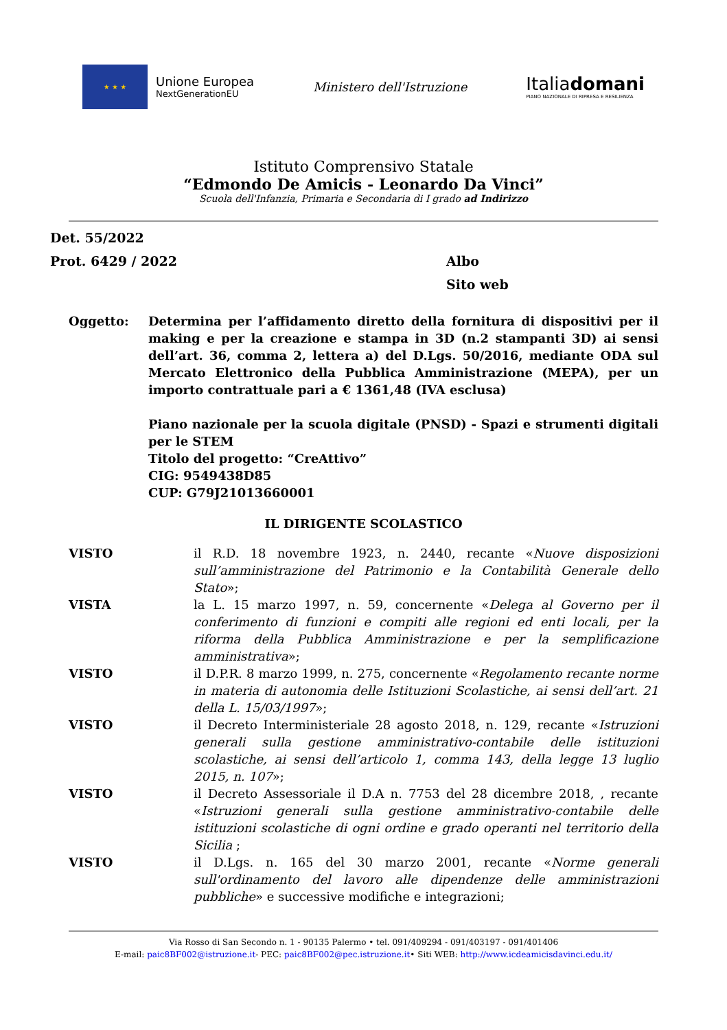★ ★ ★
Unione Europea
NextGenerationEU
Ministero dell'Istruzione
Italiadomani
PIANO NAZIONALE DI RIPRESA E RESILIENZA
Istituto Comprensivo Statale
“Edmondo De Amicis - Leonardo Da Vinci”
Scuola dell'Infanzia, Primaria e Secondaria di I grado ad Indirizzo
Det. 55/2022
Prot. 6429 / 2022 Albo
Sito web
Oggetto: Determina per l’affidamento diretto della fornitura di dispositivi per il making e per la creazione e stampa in 3D (n.2 stampanti 3D) ai sensi dell’art. 36, comma 2, lettera a) del D.Lgs. 50/2016, mediante ODA sul Mercato Elettronico della Pubblica Amministrazione (MEPA), per un importo contrattuale pari a € 1361,48 (IVA esclusa)
Piano nazionale per la scuola digitale (PNSD) - Spazi e strumenti digitali per le STEM
Titolo del progetto: “CreAttivo”
CIG: 9549438D85
CUP: G79J21013660001
IL DIRIGENTE SCOLASTICO
VISTO il R.D. 18 novembre 1923, n. 2440, recante «Nuove disposizioni sull’amministrazione del Patrimonio e la Contabilità Generale dello Stato»;
VISTA la L. 15 marzo 1997, n. 59, concernente «Delega al Governo per il conferimento di funzioni e compiti alle regioni ed enti locali, per la riforma della Pubblica Amministrazione e per la semplificazione amministrativa»;
VISTO il D.P.R. 8 marzo 1999, n. 275, concernente «Regolamento recante norme in materia di autonomia delle Istituzioni Scolastiche, ai sensi dell’art. 21 della L. 15/03/1997»;
VISTO il Decreto Interministeriale 28 agosto 2018, n. 129, recante «Istruzioni generali sulla gestione amministrativo-contabile delle istituzioni scolastiche, ai sensi dell’articolo 1, comma 143, della legge 13 luglio 2015, n. 107»;
VISTO il Decreto Assessoriale il D.A n. 7753 del 28 dicembre 2018, , recante «Istruzioni generali sulla gestione amministrativo-contabile delle istituzioni scolastiche di ogni ordine e grado operanti nel territorio della Sicilia ;
VISTO il D.Lgs. n. 165 del 30 marzo 2001, recante «Norme generali sull'ordinamento del lavoro alle dipendenze delle amministrazioni pubbliche» e successive modifiche e integrazioni;
Via Rosso di San Secondo n. 1 - 90135 Palermo • tel. 091/409294 - 091/403197 - 091/401406
E-mail: paic8BF002@istruzione.it- PEC: paic8BF002@pec.istruzione.it• Siti WEB: http://www.icdeamicisdavinci.edu.it/